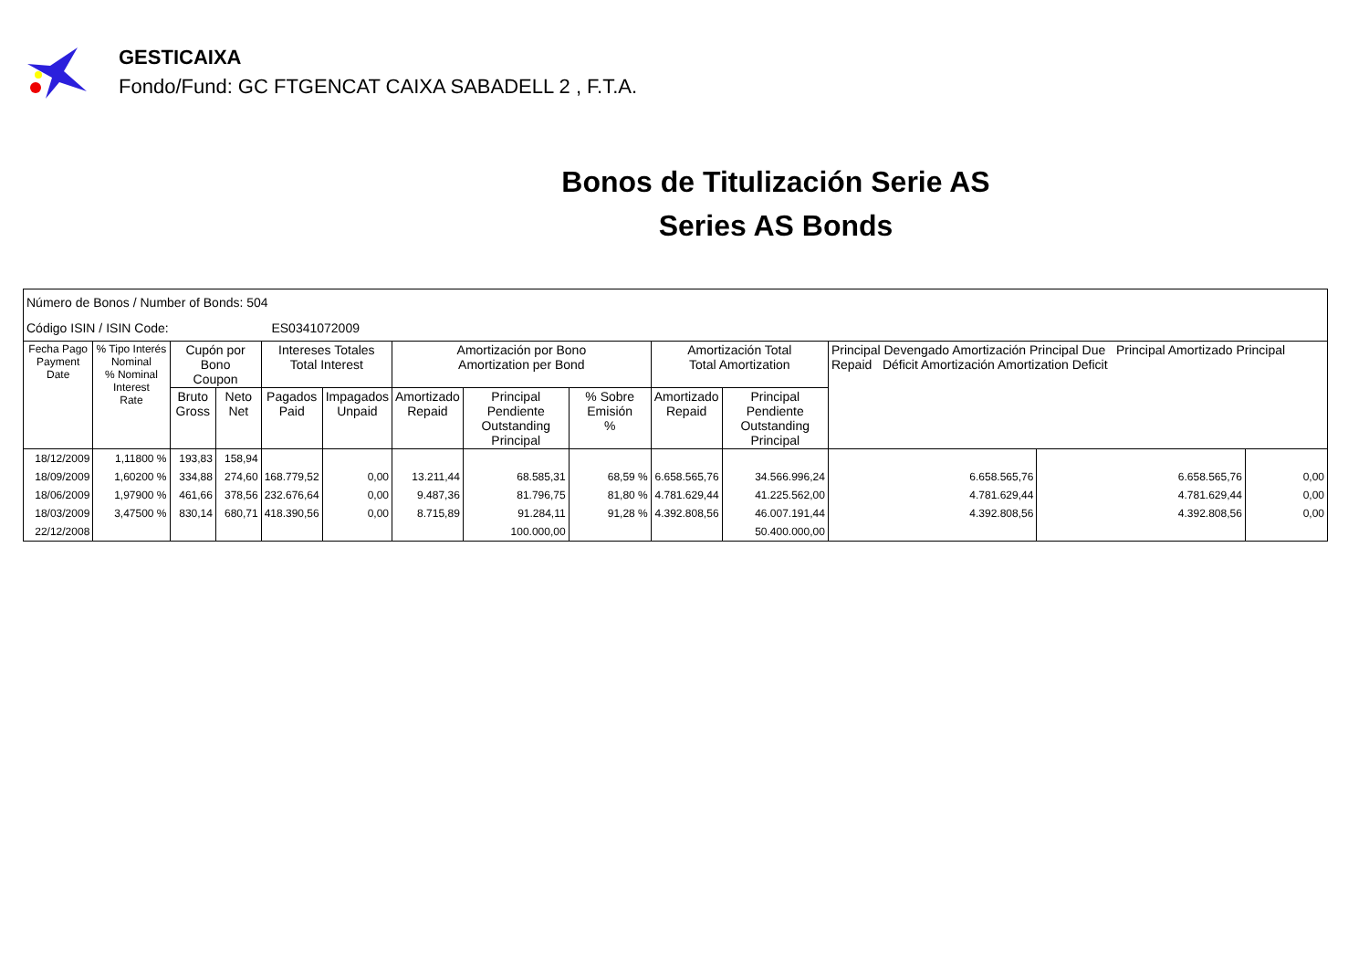GESTICAIXA
Fondo/Fund: GC FTGENCAT CAIXA SABADELL 2 , F.T.A.
Bonos de Titulización Serie AS
Series AS Bonds
| Número de Bonos / Number of Bonds: 504 | | | | | | | | | | | | | |
| Código ISIN / ISIN Code: ES0341072009 | | | | | | | | | | | | | |
| Fecha Pago Payment Date | % Tipo Interés Nominal % Nominal Interest Rate | Cupón por Bono Coupon | | Intereses Totales Total Interest | | Amortización por Bono Amortization per Bond | | | Amortización Total Total Amortization | | Principal Devengado Amortización Principal Due Principal Amortizado Principal Repaid Déficit Amortización Amortization Deficit | | |
| | | Bruto Gross | Neto Net | Pagados Paid | Impagados Unpaid | Amortizado Repaid | Principal Pendiente Outstanding Principal | % Sobre Emisión % | Amortizado Repaid | Principal Pendiente Outstanding Principal | | | |
| 18/12/2009 | 1,11800 % | 193,83 | 158,94 | | | | | | | | | | |
| 18/09/2009 | 1,60200 % | 334,88 | 274,60 | 168.779,52 | 0,00 | 13.211,44 | 68.585,31 | 68,59 % | 6.658.565,76 | 34.566.996,24 | 6.658.565,76 | 6.658.565,76 | 0,00 |
| 18/06/2009 | 1,97900 % | 461,66 | 378,56 | 232.676,64 | 0,00 | 9.487,36 | 81.796,75 | 81,80 % | 4.781.629,44 | 41.225.562,00 | 4.781.629,44 | 4.781.629,44 | 0,00 |
| 18/03/2009 | 3,47500 % | 830,14 | 680,71 | 418.390,56 | 0,00 | 8.715,89 | 91.284,11 | 91,28 % | 4.392.808,56 | 46.007.191,44 | 4.392.808,56 | 4.392.808,56 | 0,00 |
| 22/12/2008 | | | | | | | 100.000,00 | | | 50.400.000,00 | | | |